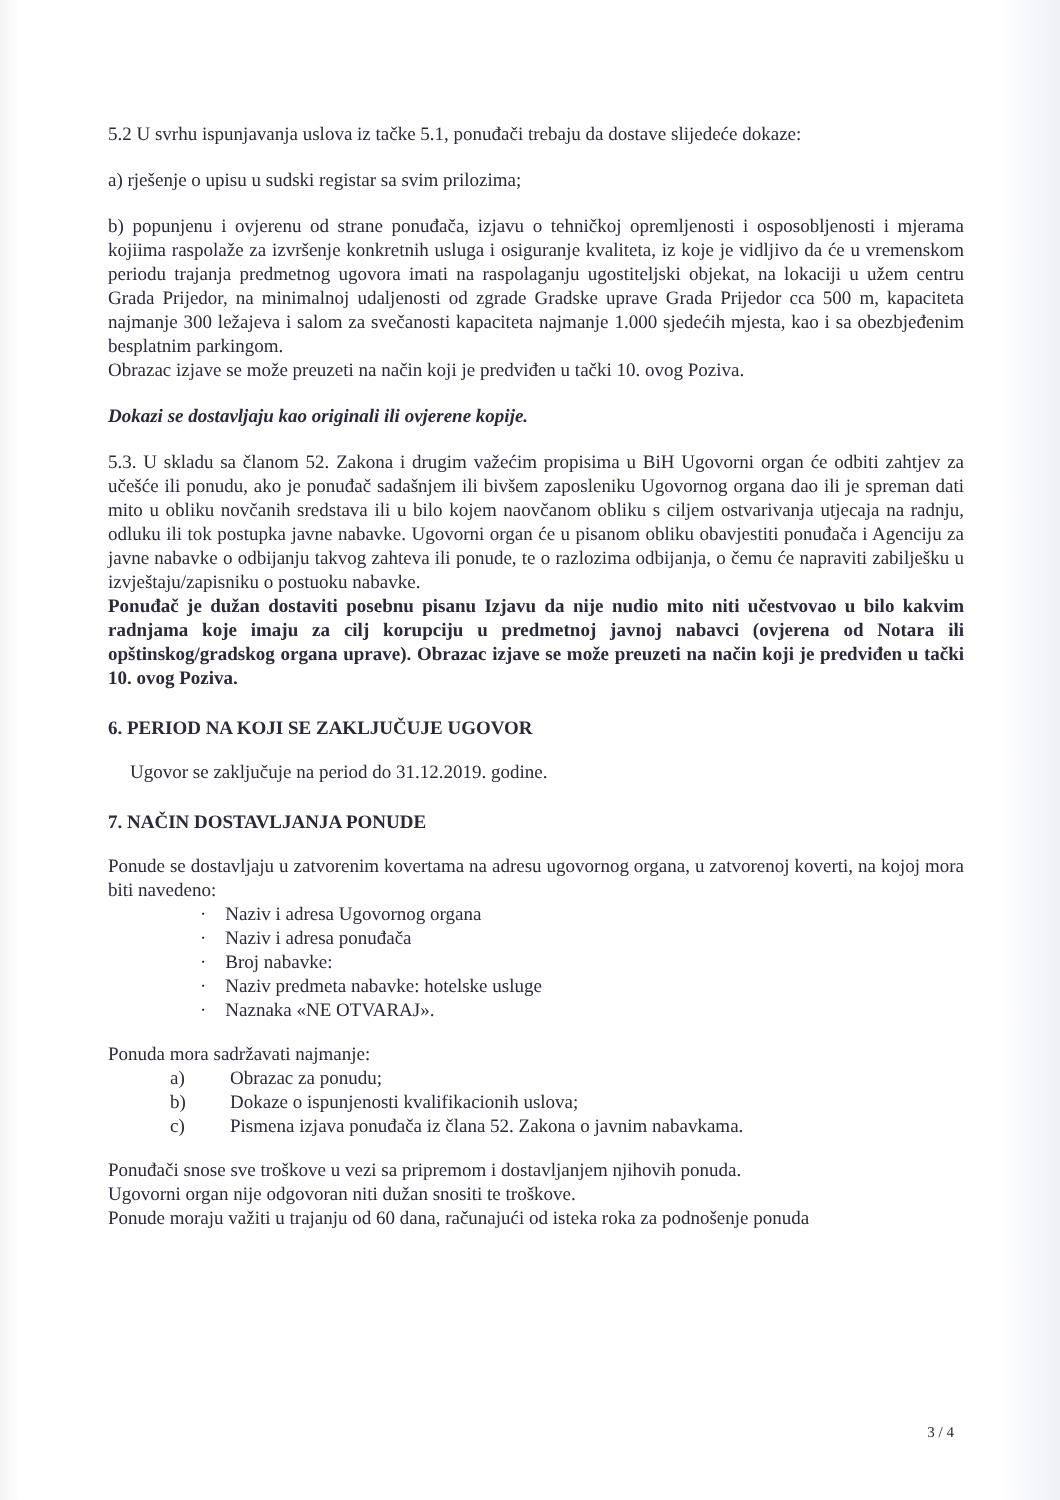5.2 U svrhu ispunjavanja uslova iz tačke 5.1, ponuđači trebaju da dostave slijedeće dokaze:
a) rješenje o upisu u sudski registar sa svim prilozima;
b) popunjenu i ovjerenu od strane ponuđača, izjavu o tehničkoj opremljenosti i osposobljenosti i mjerama kojiima raspolaže za izvršenje konkretnih usluga i osiguranje kvaliteta, iz koje je vidljivo da će u vremenskom periodu trajanja predmetnog ugovora imati na raspolaganju ugostiteljski objekat, na lokaciji u užem centru Grada Prijedor, na minimalnoj udaljenosti od zgrade Gradske uprave Grada Prijedor cca 500 m, kapaciteta najmanje 300 ležajeva i salom za svečanosti kapaciteta najmanje 1.000 sjedećih mjesta, kao i sa obezbjeđenim besplatnim parkingom.
Obrazac izjave se može preuzeti na način koji je predviđen u tački 10. ovog Poziva.
Dokazi se dostavljaju kao originali ili ovjerene kopije.
5.3. U skladu sa članom 52. Zakona i drugim važećim propisima u BiH Ugovorni organ će odbiti zahtjev za učešće ili ponudu, ako je ponuđač sadašnjem ili bivšem zaposleniku Ugovornog organa dao ili je spreman dati mito u obliku novčanih sredstava ili u bilo kojem naovčanom obliku s ciljem ostvarivanja utjecaja na radnju, odluku ili tok postupka javne nabavke. Ugovorni organ će u pisanom obliku obavjestiti ponuđača i Agenciju za javne nabavke o odbijanju takvog zahteva ili ponude, te o razlozima odbijanja, o čemu će napraviti zabilješku u izvještaju/zapisniku o postuoku nabavke.
Ponuđač je dužan dostaviti posebnu pisanu Izjavu da nije nudio mito niti učestvovao u bilo kakvim radnjama koje imaju za cilj korupciju u predmetnoj javnoj nabavci (ovjerena od Notara ili opštinskog/gradskog organa uprave). Obrazac izjave se može preuzeti na način koji je predviđen u tački 10. ovog Poziva.
6. PERIOD NA KOJI SE ZAKLJUČUJE UGOVOR
Ugovor se zaključuje na period do 31.12.2019. godine.
7. NAČIN DOSTAVLJANJA PONUDE
Ponude se dostavljaju u zatvorenim kovertama na adresu ugovornog organa, u zatvorenoj koverti, na kojoj mora biti navedeno:
· Naziv i adresa Ugovornog organa
· Naziv i adresa ponuđača
· Broj nabavke:
· Naziv predmeta nabavke: hotelske usluge
· Naznaka «NE OTVARAJ».
Ponuda mora sadržavati najmanje:
a) Obrazac za ponudu;
b) Dokaze o ispunjenosti kvalifikacionih uslova;
c) Pismena izjava ponuđača iz člana 52. Zakona o javnim nabavkama.
Ponuđači snose sve troškove u vezi sa pripremom i dostavljanjem njihovih ponuda.
Ugovorni organ nije odgovoran niti dužan snositi te troškove.
Ponude moraju važiti u trajanju od 60 dana, računajući od isteka roka za podnošenje ponuda
3 / 4